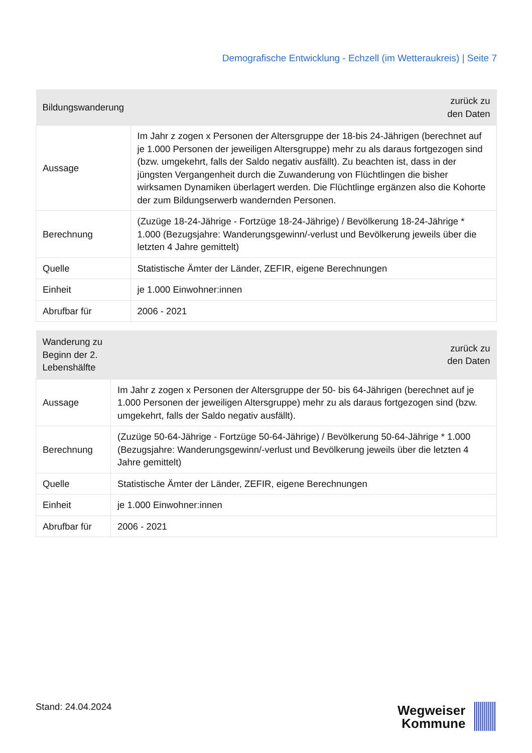Demografische Entwicklung - Echzell (im Wetteraukreis) | Seite 7
| Bildungswanderung | zurück zu den Daten |
| --- | --- |
| Aussage | Im Jahr z zogen x Personen der Altersgruppe der 18-bis 24-Jährigen (berechnet auf je 1.000 Personen der jeweiligen Altersgruppe) mehr zu als daraus fortgezogen sind (bzw. umgekehrt, falls der Saldo negativ ausfällt). Zu beachten ist, dass in der jüngsten Vergangenheit durch die Zuwanderung von Flüchtlingen die bisher wirksamen Dynamiken überlagert werden. Die Flüchtlinge ergänzen also die Kohorte der zum Bildungserwerb wandernden Personen. |
| Berechnung | (Zuzüge 18-24-Jährige - Fortzüge 18-24-Jährige) / Bevölkerung 18-24-Jährige * 1.000 (Bezugsjahre: Wanderungsgewinn/-verlust und Bevölkerung jeweils über die letzten 4 Jahre gemittelt) |
| Quelle | Statistische Ämter der Länder, ZEFIR, eigene Berechnungen |
| Einheit | je 1.000 Einwohner:innen |
| Abrufbar für | 2006 - 2021 |
| Wanderung zu Beginn der 2. Lebenshälfte | zurück zu den Daten |
| --- | --- |
| Aussage | Im Jahr z zogen x Personen der Altersgruppe der 50- bis 64-Jährigen (berechnet auf je 1.000 Personen der jeweiligen Altersgruppe) mehr zu als daraus fortgezogen sind (bzw. umgekehrt, falls der Saldo negativ ausfällt). |
| Berechnung | (Zuzüge 50-64-Jährige - Fortzüge 50-64-Jährige) / Bevölkerung 50-64-Jährige * 1.000 (Bezugsjahre: Wanderungsgewinn/-verlust und Bevölkerung jeweils über die letzten 4 Jahre gemittelt) |
| Quelle | Statistische Ämter der Länder, ZEFIR, eigene Berechnungen |
| Einheit | je 1.000 Einwohner:innen |
| Abrufbar für | 2006 - 2021 |
Stand: 24.04.2024
Wegweiser
Kommune